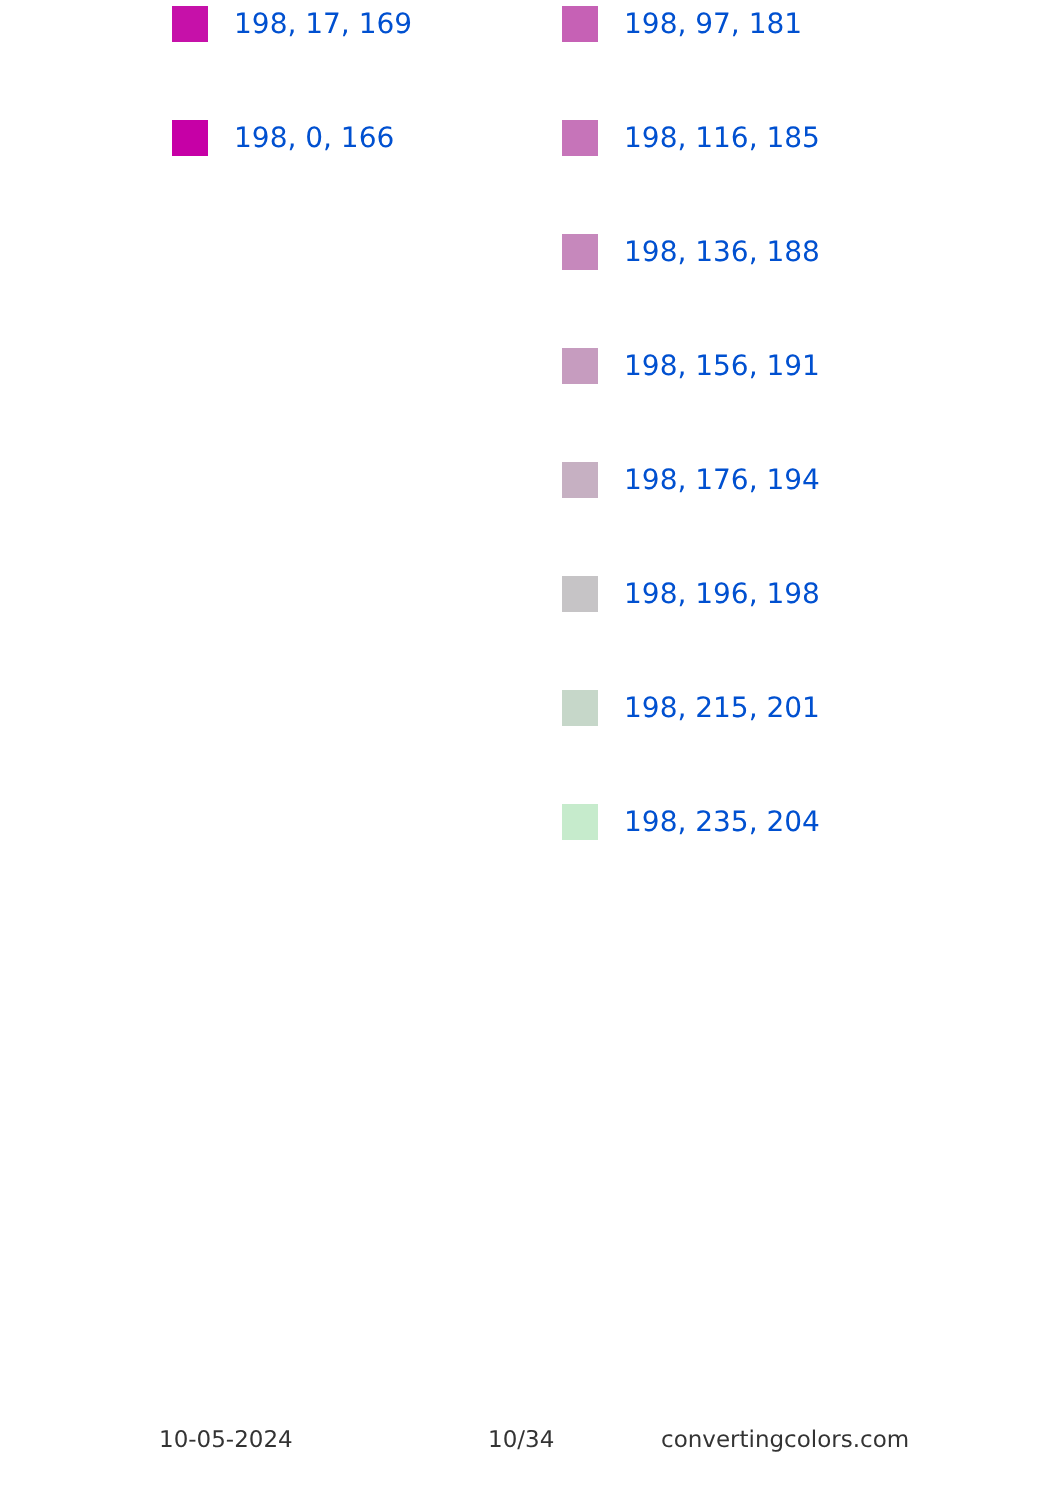198, 17, 169
198, 0, 166
198, 97, 181
198, 116, 185
198, 136, 188
198, 156, 191
198, 176, 194
198, 196, 198
198, 215, 201
198, 235, 204
10-05-2024 10/34 convertingcolors.com